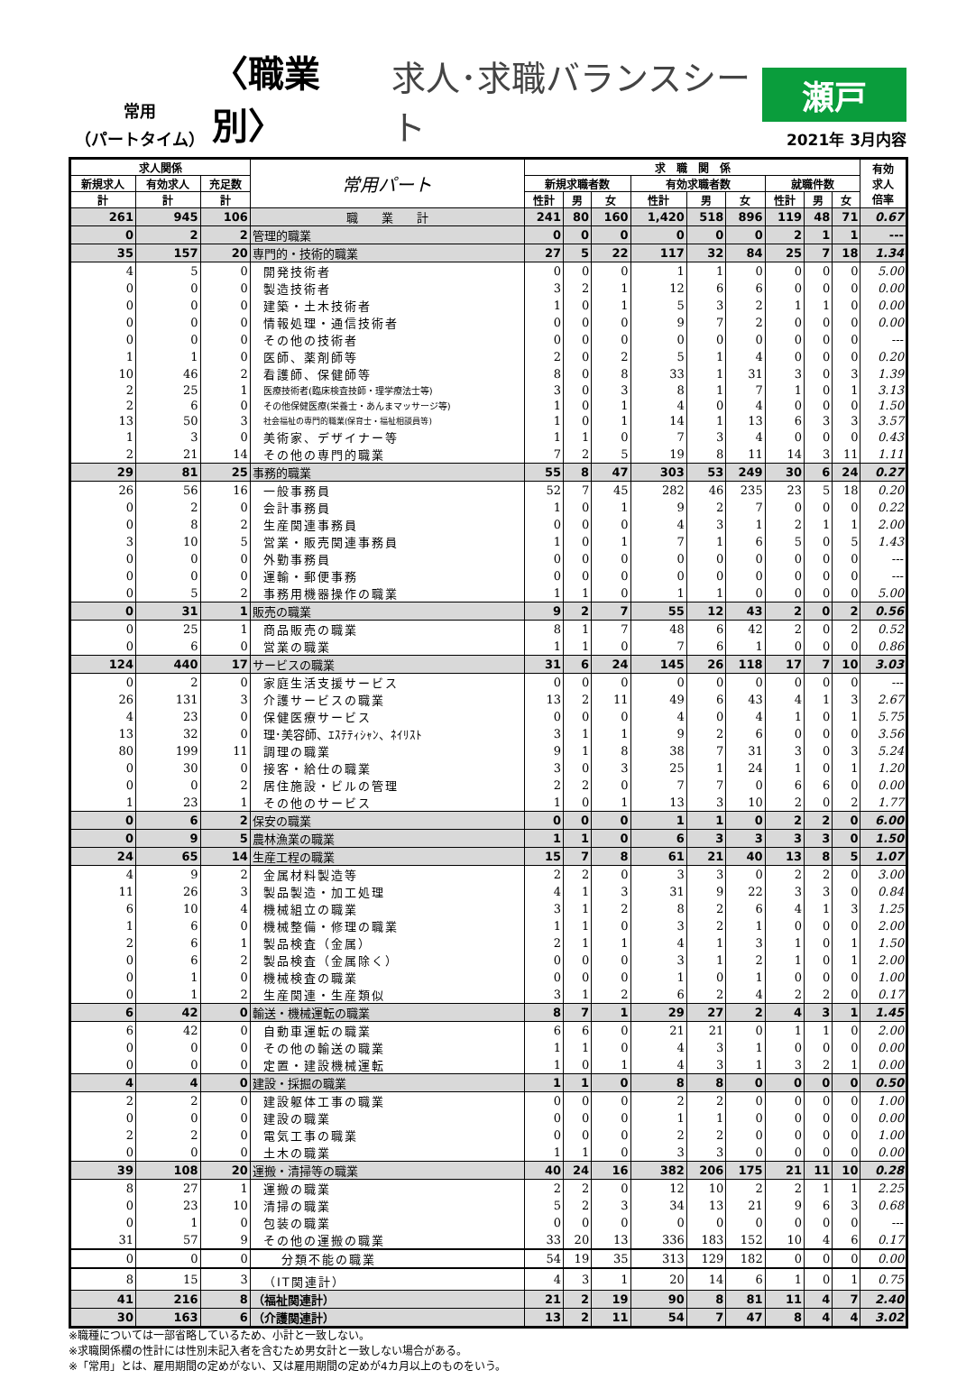常用
（パートタイム）
〈職業別〉
求人･求職バランスシート
瀬戸
2021年 3月内容
| 求人関係 | | | 常用パート | 求 職 関 係 | | | | | | | | | 有効 求人 倍率 |
| --- | --- | --- | --- | --- | --- | --- | --- | --- | --- | --- | --- | --- | --- |
| 新規求人 | 有効求人 | 充足数 | | 新規求職者数 | | | 有効求職者数 | | | 就職件数 | | | |
| 計 | 計 | 計 | | 性計 | 男 | 女 | 性計 | 男 | 女 | 性計 | 男 | 女 | |
| 261 | 945 | 106 | 職 業 計 | 241 | 80 | 160 | 1,420 | 518 | 896 | 119 | 48 | 71 | 0.67 |
| 0 | 2 | 2 | 管理的職業 | 0 | 0 | 0 | 0 | 0 | 0 | 2 | 1 | 1 | --- |
| 35 | 157 | 20 | 専門的・技術的職業 | 27 | 5 | 22 | 117 | 32 | 84 | 25 | 7 | 18 | 1.34 |
| 4 | 5 | 0 | 開発技術者 | 0 | 0 | 0 | 1 | 1 | 0 | 0 | 0 | 0 | 5.00 |
| 0 | 0 | 0 | 製造技術者 | 3 | 2 | 1 | 12 | 6 | 6 | 0 | 0 | 0 | 0.00 |
| 0 | 0 | 0 | 建築・土木技術者 | 1 | 0 | 1 | 5 | 3 | 2 | 1 | 1 | 0 | 0.00 |
| 0 | 0 | 0 | 情報処理・通信技術者 | 0 | 0 | 0 | 9 | 7 | 2 | 0 | 0 | 0 | 0.00 |
| 0 | 0 | 0 | その他の技術者 | 0 | 0 | 0 | 0 | 0 | 0 | 0 | 0 | 0 | --- |
| 1 | 1 | 0 | 医師、薬剤師等 | 2 | 0 | 2 | 5 | 1 | 4 | 0 | 0 | 0 | 0.20 |
| 10 | 46 | 2 | 看護師、保健師等 | 8 | 0 | 8 | 33 | 1 | 31 | 3 | 0 | 3 | 1.39 |
| 2 | 25 | 1 | 医療技術者(臨床検査技師・理学療法士等) | 3 | 0 | 3 | 8 | 1 | 7 | 1 | 0 | 1 | 3.13 |
| 2 | 6 | 0 | その他保健医療(栄養士・あんまマッサージ等) | 1 | 0 | 1 | 4 | 0 | 4 | 0 | 0 | 0 | 1.50 |
| 13 | 50 | 3 | 社会福祉の専門的職業(保育士・福祉相談員等) | 1 | 0 | 1 | 14 | 1 | 13 | 6 | 3 | 3 | 3.57 |
| 1 | 3 | 0 | 美術家、デザイナー等 | 1 | 1 | 0 | 7 | 3 | 4 | 0 | 0 | 0 | 0.43 |
| 2 | 21 | 14 | その他の専門的職業 | 7 | 2 | 5 | 19 | 8 | 11 | 14 | 3 | 11 | 1.11 |
| 29 | 81 | 25 | 事務的職業 | 55 | 8 | 47 | 303 | 53 | 249 | 30 | 6 | 24 | 0.27 |
| 26 | 56 | 16 | 一般事務員 | 52 | 7 | 45 | 282 | 46 | 235 | 23 | 5 | 18 | 0.20 |
| 0 | 2 | 0 | 会計事務員 | 1 | 0 | 1 | 9 | 2 | 7 | 0 | 0 | 0 | 0.22 |
| 0 | 8 | 2 | 生産関連事務員 | 0 | 0 | 0 | 4 | 3 | 1 | 2 | 1 | 1 | 2.00 |
| 3 | 10 | 5 | 営業・販売関連事務員 | 1 | 0 | 1 | 7 | 1 | 6 | 5 | 0 | 5 | 1.43 |
| 0 | 0 | 0 | 外勤事務員 | 0 | 0 | 0 | 0 | 0 | 0 | 0 | 0 | 0 | --- |
| 0 | 0 | 0 | 運輸・郵便事務 | 0 | 0 | 0 | 0 | 0 | 0 | 0 | 0 | 0 | --- |
| 0 | 5 | 2 | 事務用機器操作の職業 | 1 | 1 | 0 | 1 | 1 | 0 | 0 | 0 | 0 | 5.00 |
| 0 | 31 | 1 | 販売の職業 | 9 | 2 | 7 | 55 | 12 | 43 | 2 | 0 | 2 | 0.56 |
| 0 | 25 | 1 | 商品販売の職業 | 8 | 1 | 7 | 48 | 6 | 42 | 2 | 0 | 2 | 0.52 |
| 0 | 6 | 0 | 営業の職業 | 1 | 1 | 0 | 7 | 6 | 1 | 0 | 0 | 0 | 0.86 |
| 124 | 440 | 17 | サービスの職業 | 31 | 6 | 24 | 145 | 26 | 118 | 17 | 7 | 10 | 3.03 |
| 0 | 2 | 0 | 家庭生活支援サービス | 0 | 0 | 0 | 0 | 0 | 0 | 0 | 0 | 0 | --- |
| 26 | 131 | 3 | 介護サービスの職業 | 13 | 2 | 11 | 49 | 6 | 43 | 4 | 1 | 3 | 2.67 |
| 4 | 23 | 0 | 保健医療サービス | 0 | 0 | 0 | 4 | 0 | 4 | 1 | 0 | 1 | 5.75 |
| 13 | 32 | 0 | 理･美容師、ｴｽﾃﾃｨｼｬﾝ、ﾈｲﾘｽﾄ | 3 | 1 | 1 | 9 | 2 | 6 | 0 | 0 | 0 | 3.56 |
| 80 | 199 | 11 | 調理の職業 | 9 | 1 | 8 | 38 | 7 | 31 | 3 | 0 | 3 | 5.24 |
| 0 | 30 | 0 | 接客・給仕の職業 | 3 | 0 | 3 | 25 | 1 | 24 | 1 | 0 | 1 | 1.20 |
| 0 | 0 | 2 | 居住施設・ビルの管理 | 2 | 2 | 0 | 7 | 7 | 0 | 6 | 6 | 0 | 0.00 |
| 1 | 23 | 1 | その他のサービス | 1 | 0 | 1 | 13 | 3 | 10 | 2 | 0 | 2 | 1.77 |
| 0 | 6 | 2 | 保安の職業 | 0 | 0 | 0 | 1 | 1 | 0 | 2 | 2 | 0 | 6.00 |
| 0 | 9 | 5 | 農林漁業の職業 | 1 | 1 | 0 | 6 | 3 | 3 | 3 | 3 | 0 | 1.50 |
| 24 | 65 | 14 | 生産工程の職業 | 15 | 7 | 8 | 61 | 21 | 40 | 13 | 8 | 5 | 1.07 |
| 4 | 9 | 2 | 金属材料製造等 | 2 | 2 | 0 | 3 | 3 | 0 | 2 | 2 | 0 | 3.00 |
| 11 | 26 | 3 | 製品製造・加工処理 | 4 | 1 | 3 | 31 | 9 | 22 | 3 | 3 | 0 | 0.84 |
| 6 | 10 | 4 | 機械組立の職業 | 3 | 1 | 2 | 8 | 2 | 6 | 4 | 1 | 3 | 1.25 |
| 1 | 6 | 0 | 機械整備・修理の職業 | 1 | 1 | 0 | 3 | 2 | 1 | 0 | 0 | 0 | 2.00 |
| 2 | 6 | 1 | 製品検査（金属） | 2 | 1 | 1 | 4 | 1 | 3 | 1 | 0 | 1 | 1.50 |
| 0 | 6 | 2 | 製品検査（金属除く） | 0 | 0 | 0 | 3 | 1 | 2 | 1 | 0 | 1 | 2.00 |
| 0 | 1 | 0 | 機械検査の職業 | 0 | 0 | 0 | 1 | 0 | 1 | 0 | 0 | 0 | 1.00 |
| 0 | 1 | 2 | 生産関連・生産類似 | 3 | 1 | 2 | 6 | 2 | 4 | 2 | 2 | 0 | 0.17 |
| 6 | 42 | 0 | 輸送・機械運転の職業 | 8 | 7 | 1 | 29 | 27 | 2 | 4 | 3 | 1 | 1.45 |
| 6 | 42 | 0 | 自動車運転の職業 | 6 | 6 | 0 | 21 | 21 | 0 | 1 | 1 | 0 | 2.00 |
| 0 | 0 | 0 | その他の輸送の職業 | 1 | 1 | 0 | 4 | 3 | 1 | 0 | 0 | 0 | 0.00 |
| 0 | 0 | 0 | 定置・建設機械運転 | 1 | 0 | 1 | 4 | 3 | 1 | 3 | 2 | 1 | 0.00 |
| 4 | 4 | 0 | 建設・採掘の職業 | 1 | 1 | 0 | 8 | 8 | 0 | 0 | 0 | 0 | 0.50 |
| 2 | 2 | 0 | 建設躯体工事の職業 | 0 | 0 | 0 | 2 | 2 | 0 | 0 | 0 | 0 | 1.00 |
| 0 | 0 | 0 | 建設の職業 | 0 | 0 | 0 | 1 | 1 | 0 | 0 | 0 | 0 | 0.00 |
| 2 | 2 | 0 | 電気工事の職業 | 0 | 0 | 0 | 2 | 2 | 0 | 0 | 0 | 0 | 1.00 |
| 0 | 0 | 0 | 土木の職業 | 1 | 1 | 0 | 3 | 3 | 0 | 0 | 0 | 0 | 0.00 |
| 39 | 108 | 20 | 運搬・清掃等の職業 | 40 | 24 | 16 | 382 | 206 | 175 | 21 | 11 | 10 | 0.28 |
| 8 | 27 | 1 | 運搬の職業 | 2 | 2 | 0 | 12 | 10 | 2 | 2 | 1 | 1 | 2.25 |
| 0 | 23 | 10 | 清掃の職業 | 5 | 2 | 3 | 34 | 13 | 21 | 9 | 6 | 3 | 0.68 |
| 0 | 1 | 0 | 包装の職業 | 0 | 0 | 0 | 0 | 0 | 0 | 0 | 0 | 0 | --- |
| 31 | 57 | 9 | その他の運搬の職業 | 33 | 20 | 13 | 336 | 183 | 152 | 10 | 4 | 6 | 0.17 |
| 0 | 0 | 0 | 分類不能の職業 | 54 | 19 | 35 | 313 | 129 | 182 | 0 | 0 | 0 | 0.00 |
| 8 | 15 | 3 | （IT関連計） | 4 | 3 | 1 | 20 | 14 | 6 | 1 | 0 | 1 | 0.75 |
| 41 | 216 | 8 | （福祉関連計） | 21 | 2 | 19 | 90 | 8 | 81 | 11 | 4 | 7 | 2.40 |
| 30 | 163 | 6 | （介護関連計） | 13 | 2 | 11 | 54 | 7 | 47 | 8 | 4 | 4 | 3.02 |
※職種については一部省略しているため、小計と一致しない。
※求職関係欄の性計には性別未記入者を含むため男女計と一致しない場合がある。
※「常用」とは、雇用期間の定めがない、又は雇用期間の定めが4カ月以上のものをいう。